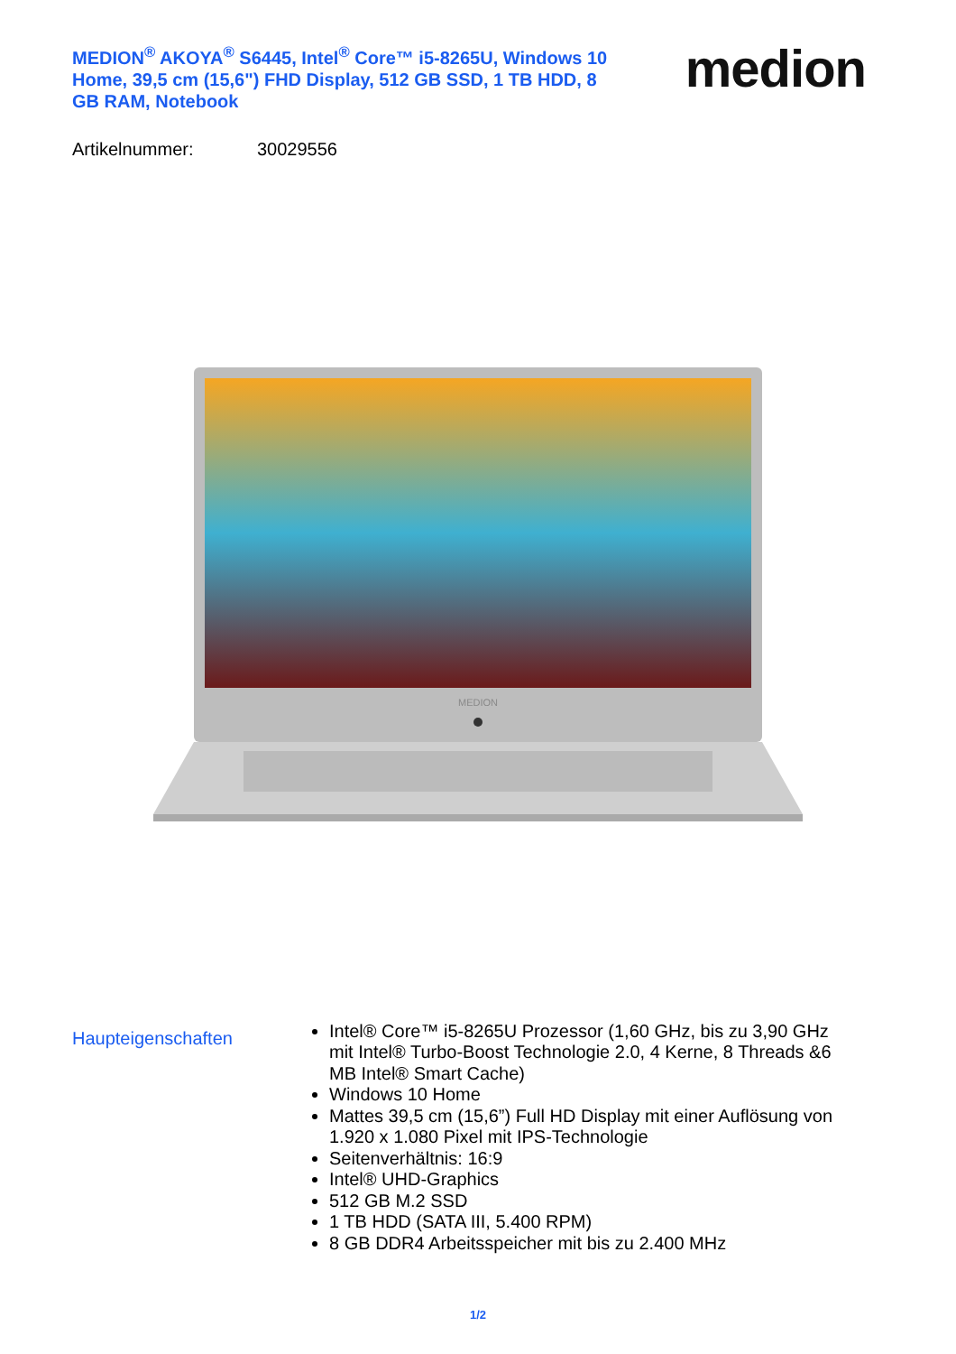MEDION<sup>®</sup> AKOYA<sup>®</sup> S6445, Intel<sup>®</sup> Core™ i5-8265U, Windows 10 Home, 39,5 cm (15,6") FHD Display, 512 GB SSD, 1 TB HDD, 8 GB RAM, Notebook
medion
Artikelnummer: 30029556
MEDION
Haupteigenschaften
Intel® Core™ i5-8265U Prozessor (1,60 GHz, bis zu 3,90 GHz mit Intel® Turbo-Boost Technologie 2.0, 4 Kerne, 8 Threads &6 MB Intel® Smart Cache)
Windows 10 Home
Mattes 39,5 cm (15,6”) Full HD Display mit einer Auflösung von 1.920 x 1.080 Pixel mit IPS-Technologie
Seitenverhältnis: 16:9
Intel® UHD-Graphics
512 GB M.2 SSD
1 TB HDD (SATA III, 5.400 RPM)
8 GB DDR4 Arbeitsspeicher mit bis zu 2.400 MHz
1/2